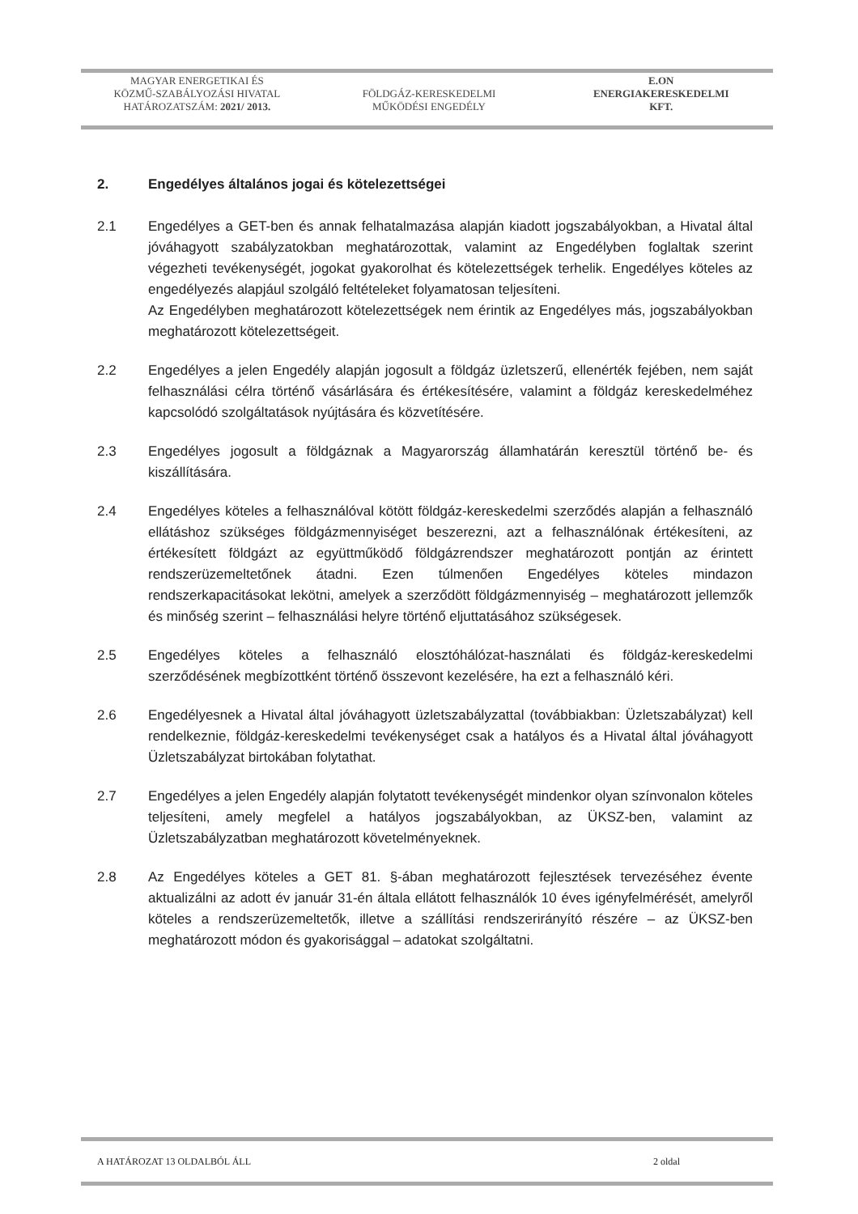MAGYAR ENERGETIKAI ÉS
KÖZMŰ-SZABÁLYOZÁSI HIVATAL
HATÁROZATSZÁM: 2021/ 2013.
FÖLDGÁZ-KERESKEDELMI
MŰKÖDÉSI ENGEDÉLY
E.ON
ENERGIAKERESKEDELMI
KFT.
2. Engedélyes általános jogai és kötelezettségei
2.1 Engedélyes a GET-ben és annak felhatalmazása alapján kiadott jogszabályokban, a Hivatal által jóváhagyott szabályzatokban meghatározottak, valamint az Engedélyben foglaltak szerint végezheti tevékenységét, jogokat gyakorolhat és kötelezettségek terhelik. Engedélyes köteles az engedélyezés alapjául szolgáló feltételeket folyamatosan teljesíteni.
Az Engedélyben meghatározott kötelezettségek nem érintik az Engedélyes más, jogszabályokban meghatározott kötelezettségeit.
2.2 Engedélyes a jelen Engedély alapján jogosult a földgáz üzletszerű, ellenérték fejében, nem saját felhasználási célra történő vásárlására és értékesítésére, valamint a földgáz kereskedelméhez kapcsolódó szolgáltatások nyújtására és közvetítésére.
2.3 Engedélyes jogosult a földgáznak a Magyarország államhatárán keresztül történő be- és kiszállítására.
2.4 Engedélyes köteles a felhasználóval kötött földgáz-kereskedelmi szerződés alapján a felhasználó ellátáshoz szükséges földgázmennyiséget beszerezni, azt a felhasználónak értékesíteni, az értékesített földgázt az együttműködő földgázrendszer meghatározott pontján az érintett rendszerüzemeltetőnek átadni. Ezen túlmenően Engedélyes köteles mindazon rendszerkapacitásokat lekötni, amelyek a szerződött földgázmennyiség – meghatározott jellemzők és minőség szerint – felhasználási helyre történő eljuttatásához szükségesek.
2.5 Engedélyes köteles a felhasználó elosztóhálózat-használati és földgáz-kereskedelmi szerződésének megbízottként történő összevont kezelésére, ha ezt a felhasználó kéri.
2.6 Engedélyesnek a Hivatal által jóváhagyott üzletszabályzattal (továbbiakban: Üzletszabályzat) kell rendelkeznie, földgáz-kereskedelmi tevékenységet csak a hatályos és a Hivatal által jóváhagyott Üzletszabályzat birtokában folytathat.
2.7 Engedélyes a jelen Engedély alapján folytatott tevékenységét mindenkor olyan színvonalon köteles teljesíteni, amely megfelel a hatályos jogszabályokban, az ÜKSZ-ben, valamint az Üzletszabályzatban meghatározott követelményeknek.
2.8 Az Engedélyes köteles a GET 81. §-ában meghatározott fejlesztések tervezéséhez évente aktualizálni az adott év január 31-én általa ellátott felhasználók 10 éves igényfelmérését, amelyről köteles a rendszerüzemeltetők, illetve a szállítási rendszerirányító részére – az ÜKSZ-ben meghatározott módon és gyakorisággal – adatokat szolgáltatni.
A HATÁROZAT 13 OLDALBÓL ÁLL 2 oldal